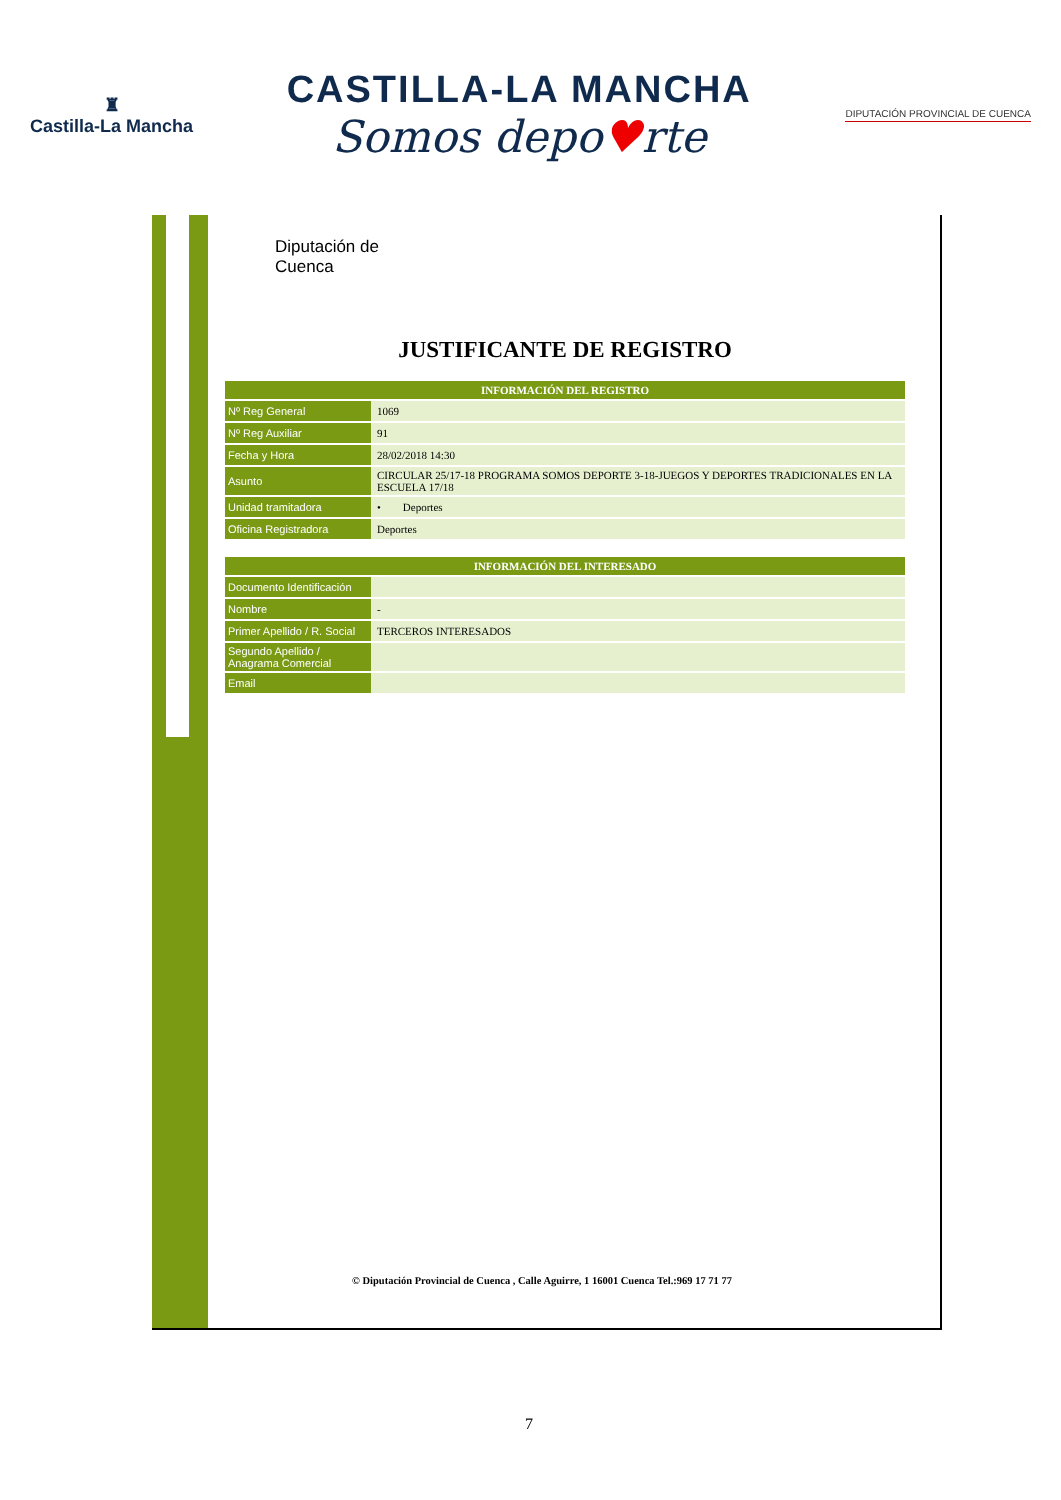♜
Castilla-La Mancha
CASTILLA-LA MANCHA
Somos depo♥rte
DIPUTACIÓN PROVINCIAL DE CUENCA
Diputación de
Cuenca
JUSTIFICANTE DE REGISTRO
| INFORMACIÓN DEL REGISTRO | |
| --- | --- |
| Nº Reg General | 1069 |
| Nº Reg Auxiliar | 91 |
| Fecha y Hora | 28/02/2018 14:30 |
| Asunto | CIRCULAR 25/17-18 PROGRAMA SOMOS DEPORTE 3-18-JUEGOS Y DEPORTES TRADICIONALES EN LA ESCUELA 17/18 |
| Unidad tramitadora | • Deportes |
| Oficina Registradora | Deportes |
| INFORMACIÓN DEL INTERESADO | |
| --- | --- |
| Documento Identificación | |
| Nombre | - |
| Primer Apellido / R. Social | TERCEROS INTERESADOS |
| Segundo Apellido / Anagrama Comercial | |
| Email | |
© Diputación Provincial de Cuenca , Calle Aguirre, 1 16001 Cuenca Tel.:969 17 71 77
7